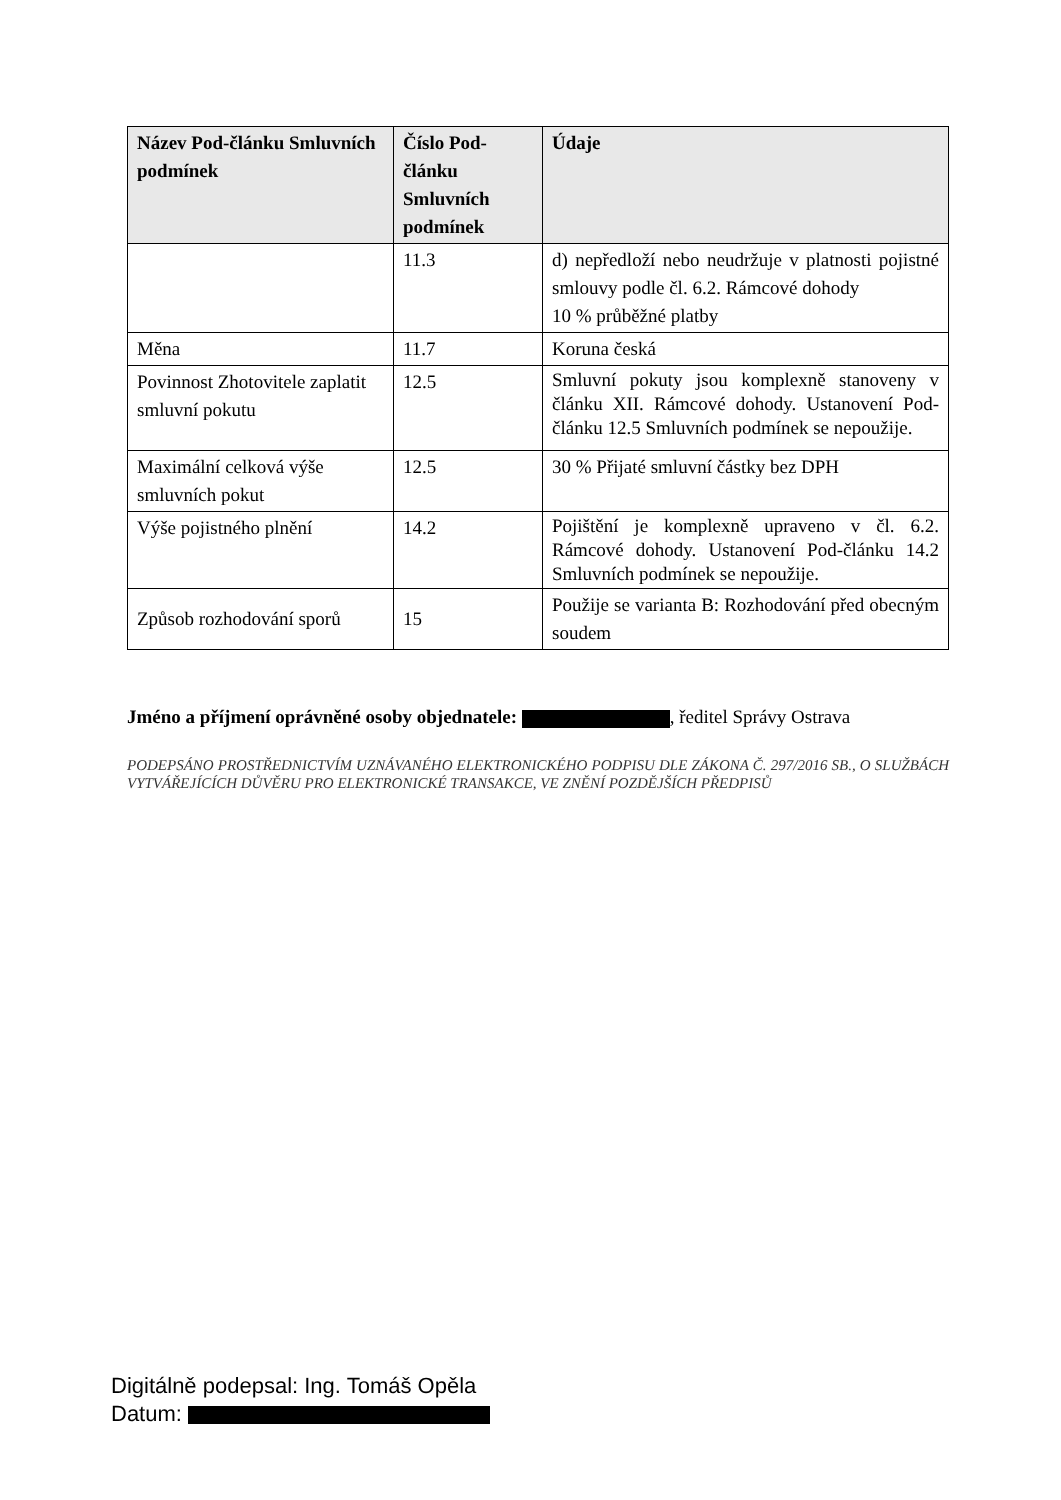| Název Pod-článku Smluvních podmínek | Číslo Pod-článku Smluvních podmínek | Údaje |
| --- | --- | --- |
| | 11.3 | d) nepředloží nebo neudržuje v platnosti pojistné smlouvy podle čl. 6.2. Rámcové dohody 10 % průběžné platby |
| Měna | 11.7 | Koruna česká |
| Povinnost Zhotovitele zaplatit smluvní pokutu | 12.5 | Smluvní pokuty jsou komplexně stanoveny v článku XII. Rámcové dohody. Ustanovení Pod-článku 12.5 Smluvních podmínek se nepoužije. |
| Maximální celková výše smluvních pokut | 12.5 | 30 % Přijaté smluvní částky bez DPH |
| Výše pojistného plnění | 14.2 | Pojištění je komplexně upraveno v čl. 6.2. Rámcové dohody. Ustanovení Pod-článku 14.2 Smluvních podmínek se nepoužije. |
| Způsob rozhodování sporů | 15 | Použije se varianta B: Rozhodování před obecným soudem |
Jméno a příjmení oprávněné osoby objednatele: , ředitel Správy Ostrava
PODEPSÁNO PROSTŘEDNICTVÍM UZNÁVANÉHO ELEKTRONICKÉHO PODPISU DLE ZÁKONA Č. 297/2016 SB., O SLUŽBÁCH VYTVÁŘEJÍCÍCH DŮVĚRU PRO ELEKTRONICKÉ TRANSAKCE, VE ZNĚNÍ POZDĚJŠÍCH PŘEDPISŮ
Digitálně podepsal: Ing. Tomáš Opěla
Datum: